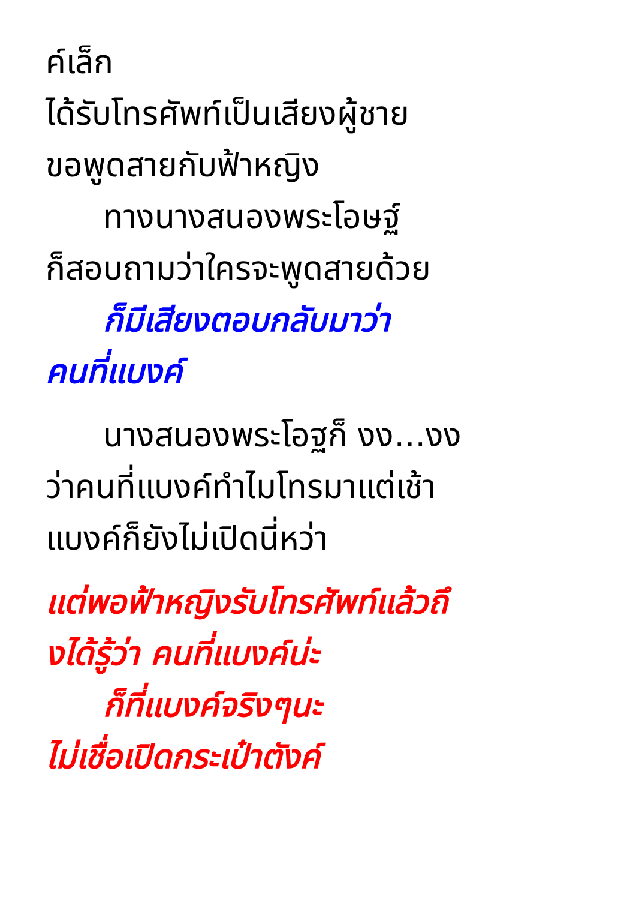ค์เล็ก
ได้รับโทรศัพท์เป็นเสียงผู้ชาย
ขอพูดสายกับฟ้าหญิง
ทางนางสนองพระโอษฐ์
ก็สอบถามว่าใครจะพูดสายด้วย
ก็มีเสียงตอบกลับมาว่า
คนที่แบงค์
นางสนองพระโอฐก็ งง...งง
ว่าคนที่แบงค์ทำไมโทรมาแต่เช้า
แบงค์ก็ยังไม่เปิดนี่หว่า
แต่พอฟ้าหญิงรับโทรศัพท์แล้วถึ
งได้รู้ว่า คนที่แบงค์น่ะ
ก็ที่แบงค์จริงๆนะ
ไม่เชื่อเปิดกระเป๋าตังค์